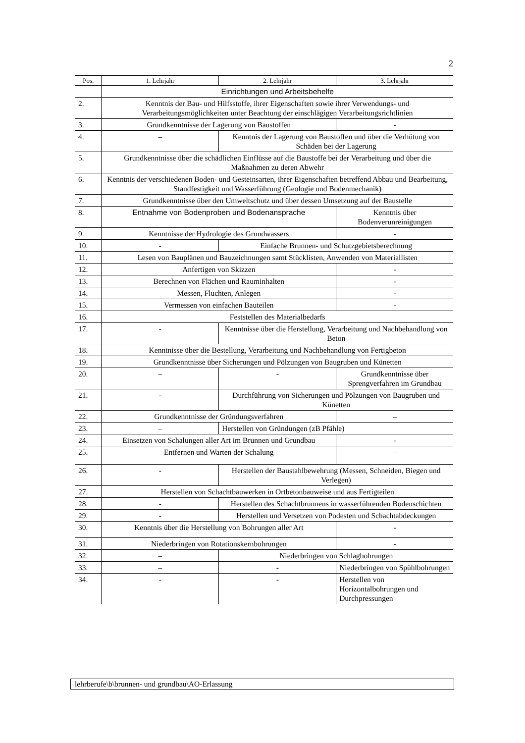2
| Pos. | 1. Lehrjahr | 2. Lehrjahr | 3. Lehrjahr |
| --- | --- | --- | --- |
| | Einrichtungen und Arbeitsbehelfe | | |
| 2. | Kenntnis der Bau- und Hilfsstoffe, ihrer Eigenschaften sowie ihrer Verwendungs- und Verarbeitungsmöglichkeiten unter Beachtung der einschlägigen Verarbeitungsrichtlinien | | |
| 3. | Grundkenntnisse der Lagerung von Baustoffen | | - |
| 4. | – | Kenntnis der Lagerung von Baustoffen und über die Verhütung von Schäden bei der Lagerung | |
| 5. | Grundkenntnisse über die schädlichen Einflüsse auf die Baustoffe bei der Verarbeitung und über die Maßnahmen zu deren Abwehr | | |
| 6. | Kenntnis der verschiedenen Boden- und Gesteinsarten, ihrer Eigenschaften betreffend Abbau und Bearbeitung, Standfestigkeit und Wasserführung (Geologie und Bodenmechanik) | | |
| 7. | Grundkenntnisse über den Umweltschutz und über dessen Umsetzung auf der Baustelle | | |
| 8. | Entnahme von Bodenproben und Bodenansprache | | Kenntnis über Bodenverunreinigungen |
| 9. | Kenntnisse der Hydrologie des Grundwassers | | - |
| 10. | - | Einfache Brunnen- und Schutzgebietsberechnung | |
| 11. | Lesen von Bauplänen und Bauzeichnungen samt Stücklisten, Anwenden von Materiallisten | | |
| 12. | Anfertigen von Skizzen | | - |
| 13. | Berechnen von Flächen und Rauminhalten | | - |
| 14. | Messen, Fluchten, Anlegen | | - |
| 15. | Vermessen von einfachen Bauteilen | | - |
| 16. | Feststellen des Materialbedarfs | | |
| 17. | - | Kenntnisse über die Herstellung, Verarbeitung und Nachbehandlung von Beton | |
| 18. | Kenntnisse über die Bestellung, Verarbeitung und Nachbehandlung von Fertigbeton | | |
| 19. | Grundkenntnisse über Sicherungen und Pölzungen von Baugruben und Künetten | | |
| 20. | – | - | Grundkenntnisse über Sprengverfahren im Grundbau |
| 21. | - | Durchführung von Sicherungen und Pölzungen von Baugruben und Künetten | |
| 22. | Grundkenntnisse der Gründungsverfahren | | – |
| 23. | – | Herstellen von Gründungen (zB Pfähle) | |
| 24. | Einsetzen von Schalungen aller Art im Brunnen und Grundbau | | - |
| 25. | Entfernen und Warten der Schalung | | – |
| 26. | - | Herstellen der Baustahlbewehrung (Messen, Schneiden, Biegen und Verlegen) | |
| 27. | Herstellen von Schachtbauwerken in Ortbetonbauweise und aus Fertigteilen | | |
| 28. | - | Herstellen des Schachtbrunnens in wasserführenden Bodenschichten | |
| 29. | - | Herstellen und Versetzen von Podesten und Schachtabdeckungen | |
| 30. | Kenntnis über die Herstellung von Bohrungen aller Art | | - |
| 31. | Niederbringen von Rotationskernbohrungen | | - |
| 32. | – | Niederbringen von Schlagbohrungen | |
| 33. | – | - | Niederbringen von Spühlbohrungen |
| 34. | - | - | Herstellen von Horizontalbohrungen und Durchpressungen |
lehrberufe\b\brunnen- und grundbau\AO-Erlassung